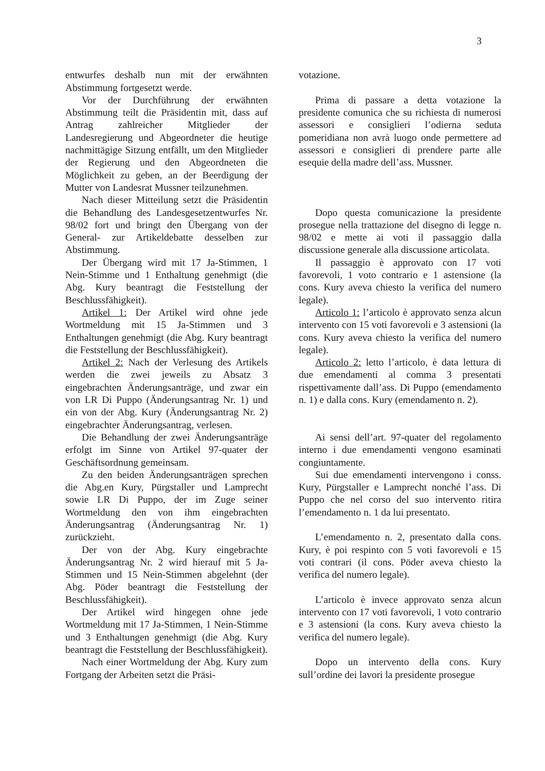3
entwurfes deshalb nun mit der erwähnten Abstimmung fortgesetzt werde.
Vor der Durchführung der erwähnten Abstimmung teilt die Präsidentin mit, dass auf Antrag zahlreicher Mitglieder der Landesregierung und Abgeordneter die heutige nachmittägige Sitzung entfällt, um den Mitglieder der Regierung und den Abgeordneten die Möglichkeit zu geben, an der Beerdigung der Mutter von Landesrat Mussner teilzunehmen.
Nach dieser Mitteilung setzt die Präsidentin die Behandlung des Landesgesetzentwurfes Nr. 98/02 fort und bringt den Übergang von der General- zur Artikeldebatte desselben zur Abstimmung.
Der Übergang wird mit 17 Ja-Stimmen, 1 Nein-Stimme und 1 Enthaltung genehmigt (die Abg. Kury beantragt die Feststellung der Beschlussfähigkeit).
Artikel 1: Der Artikel wird ohne jede Wortmeldung mit 15 Ja-Stimmen und 3 Enthaltungen genehmigt (die Abg. Kury beantragt die Feststellung der Beschlussfähigkeit).
Artikel 2: Nach der Verlesung des Artikels werden die zwei jeweils zu Absatz 3 eingebrachten Änderungsanträge, und zwar ein von LR Di Puppo (Änderungsantrag Nr. 1) und ein von der Abg. Kury (Änderungsantrag Nr. 2) eingebrachter Änderungsantrag, verlesen.
Die Behandlung der zwei Änderungsanträge erfolgt im Sinne von Artikel 97-quater der Geschäftsordnung gemeinsam.
Zu den beiden Änderungsanträgen sprechen die Abg.en Kury, Pürgstaller und Lamprecht sowie LR Di Puppo, der im Zuge seiner Wortmeldung den von ihm eingebrachten Änderungsantrag (Änderungsantrag Nr. 1) zurückzieht.
Der von der Abg. Kury eingebrachte Änderungsantrag Nr. 2 wird hierauf mit 5 Ja-Stimmen und 15 Nein-Stimmen abgelehnt (der Abg. Pöder beantragt die Feststellung der Beschlussfähigkeit).
Der Artikel wird hingegen ohne jede Wortmeldung mit 17 Ja-Stimmen, 1 Nein-Stimme und 3 Enthaltungen genehmigt (die Abg. Kury beantragt die Feststellung der Beschlussfähigkeit).
Nach einer Wortmeldung der Abg. Kury zum Fortgang der Arbeiten setzt die Präsi-
votazione.
Prima di passare a detta votazione la presidente comunica che su richiesta di numerosi assessori e consiglieri l’odierna seduta pomeridiana non avrà luogo onde permettere ad assessori e consiglieri di prendere parte alle esequie della madre dell’ass. Mussner.
Dopo questa comunicazione la presidente prosegue nella trattazione del disegno di legge n. 98/02 e mette ai voti il passaggio dalla discussione generale alla discussione articolata.
Il passaggio è approvato con 17 voti favorevoli, 1 voto contrario e 1 astensione (la cons. Kury aveva chiesto la verifica del numero legale).
Articolo 1: l’articolo è approvato senza alcun intervento con 15 voti favorevoli e 3 astensioni (la cons. Kury aveva chiesto la verifica del numero legale).
Articolo 2: letto l’articolo, è data lettura di due emendamenti al comma 3 presentati rispettivamente dall’ass. Di Puppo (emendamento n. 1) e dalla cons. Kury (emendamento n. 2).
Ai sensi dell’art. 97-quater del regolamento interno i due emendamenti vengono esaminati congiuntamente.
Sui due emendamenti intervengono i conss. Kury, Pürgstaller e Lamprecht nonché l’ass. Di Puppo che nel corso del suo intervento ritira l’emendamento n. 1 da lui presentato.
L’emendamento n. 2, presentato dalla cons. Kury, è poi respinto con 5 voti favorevoli e 15 voti contrari (il cons. Pöder aveva chiesto la verifica del numero legale).
L’articolo è invece approvato senza alcun intervento con 17 voti favorevoli, 1 voto contrario e 3 astensioni (la cons. Kury aveva chiesto la verifica del numero legale).
Dopo un intervento della cons. Kury sull’ordine dei lavori la presidente prosegue